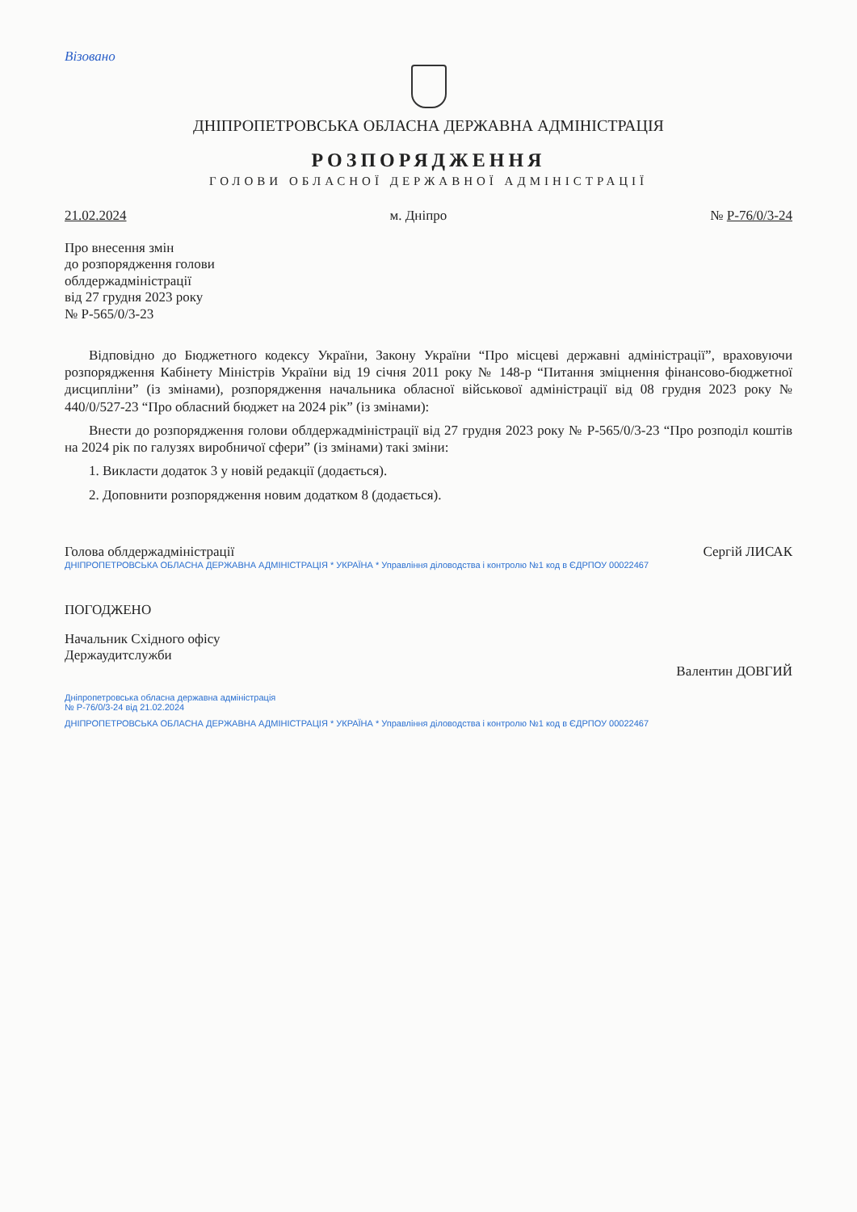Візовано
ДНІПРОПЕТРОВСЬКА ОБЛАСНА ДЕРЖАВНА АДМІНІСТРАЦІЯ
РОЗПОРЯДЖЕННЯ
ГОЛОВИ ОБЛАСНОЇ ДЕРЖАВНОЇ АДМІНІСТРАЦІЇ
21.02.2024 м. Дніпро № Р-76/0/3-24
Про внесення змін
до розпорядження голови
облдержадміністрації
від 27 грудня 2023 року
№ Р-565/0/3-23
Відповідно до Бюджетного кодексу України, Закону України “Про місцеві державні адміністрації”, враховуючи розпорядження Кабінету Міністрів України від 19 січня 2011 року № 148-р “Питання зміцнення фінансово-бюджетної дисципліни” (із змінами), розпорядження начальника обласної військової адміністрації від 08 грудня 2023 року № 440/0/527-23 “Про обласний бюджет на 2024 рік” (із змінами):
Внести до розпорядження голови облдержадміністрації від 27 грудня 2023 року № Р-565/0/3-23 “Про розподіл коштів на 2024 рік по галузях виробничої сфери” (із змінами) такі зміни:
1. Викласти додаток 3 у новій редакції (додається).
2. Доповнити розпорядження новим додатком 8 (додається).
Голова облдержадміністрації Сергій ЛИСАК
ДНІПРОПЕТРОВСЬКА ОБЛАСНА ДЕРЖАВНА АДМІНІСТРАЦІЯ * УКРАЇНА * Управління діловодства і контролю №1 код в ЄДРПОУ 00022467
ПОГОДЖЕНО
Начальник Східного офісу
Держаудитслужби
Валентин ДОВГИЙ
Дніпропетровська обласна державна адміністрація
№ Р-76/0/3-24 від 21.02.2024
ДНІПРОПЕТРОВСЬКА ОБЛАСНА ДЕРЖАВНА АДМІНІСТРАЦІЯ * УКРАЇНА * Управління діловодства і контролю №1 код в ЄДРПОУ 00022467